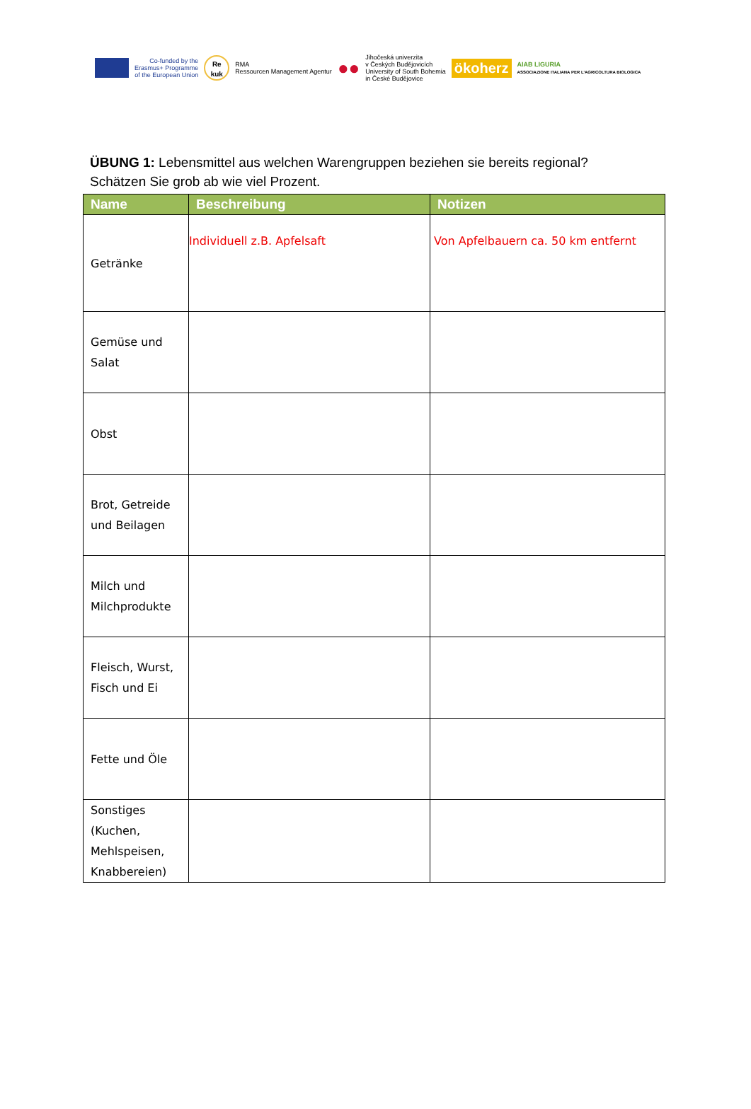Co-funded by the
Erasmus+ Programme
of the European Union
Re
kuk
RMA
Ressourcen Management Agentur
●●
Jihočeská univerzita
v Českých Budějovicích
University of South Bohemia
in České Budějovice
ökoherz
AIAB LIGURIA
ASSOCIAZIONE ITALIANA PER L'AGRICOLTURA BIOLOGICA
ÜBUNG 1: Lebensmittel aus welchen Warengruppen beziehen sie bereits regional?
Schätzen Sie grob ab wie viel Prozent.
| Name | Beschreibung | Notizen |
| --- | --- | --- |
| Getränke | Individuell z.B. Apfelsaft | Von Apfelbauern ca. 50 km entfernt |
| Gemüse und Salat | | |
| Obst | | |
| Brot, Getreide und Beilagen | | |
| Milch und Milchprodukte | | |
| Fleisch, Wurst, Fisch und Ei | | |
| Fette und Öle | | |
| Sonstiges (Kuchen, Mehlspeisen, Knabbereien) | | |